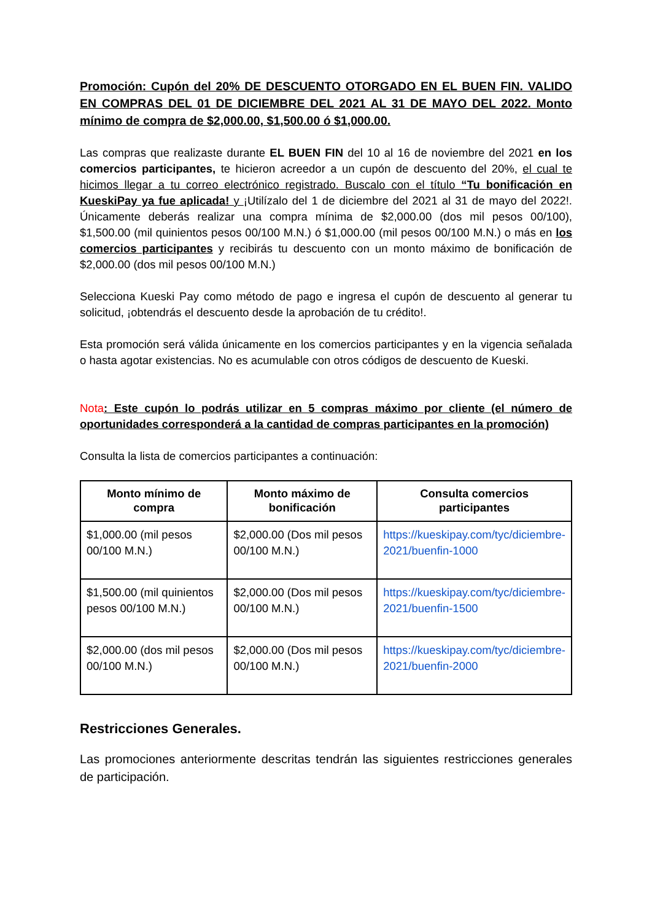Promoción: Cupón del 20% DE DESCUENTO OTORGADO EN EL BUEN FIN. VALIDO EN COMPRAS DEL 01 DE DICIEMBRE DEL 2021 AL 31 DE MAYO DEL 2022. Monto mínimo de compra de $2,000.00, $1,500.00 ó $1,000.00.
Las compras que realizaste durante EL BUEN FIN del 10 al 16 de noviembre del 2021 en los comercios participantes, te hicieron acreedor a un cupón de descuento del 20%, el cual te hicimos llegar a tu correo electrónico registrado. Buscalo con el título “Tu bonificación en KueskiPay ya fue aplicada! y ¡Utilízalo del 1 de diciembre del 2021 al 31 de mayo del 2022!. Únicamente deberás realizar una compra mínima de $2,000.00 (dos mil pesos 00/100), $1,500.00 (mil quinientos pesos 00/100 M.N.) ó $1,000.00 (mil pesos 00/100 M.N.) o más en los comercios participantes y recibirás tu descuento con un monto máximo de bonificación de $2,000.00 (dos mil pesos 00/100 M.N.)
Selecciona Kueski Pay como método de pago e ingresa el cupón de descuento al generar tu solicitud, ¡obtendrás el descuento desde la aprobación de tu crédito!.
Esta promoción será válida únicamente en los comercios participantes y en la vigencia señalada o hasta agotar existencias. No es acumulable con otros códigos de descuento de Kueski.
Nota: Este cupón lo podrás utilizar en 5 compras máximo por cliente (el número de oportunidades corresponderá a la cantidad de compras participantes en la promoción)
Consulta la lista de comercios participantes a continuación:
| Monto mínimo de compra | Monto máximo de bonificación | Consulta comercios participantes |
| --- | --- | --- |
| $1,000.00 (mil pesos 00/100 M.N.) | $2,000.00 (Dos mil pesos 00/100 M.N.) | https://kueskipay.com/tyc/diciembre-2021/buenfin-1000 |
| $1,500.00 (mil quinientos pesos 00/100 M.N.) | $2,000.00 (Dos mil pesos 00/100 M.N.) | https://kueskipay.com/tyc/diciembre-2021/buenfin-1500 |
| $2,000.00 (dos mil pesos 00/100 M.N.) | $2,000.00 (Dos mil pesos 00/100 M.N.) | https://kueskipay.com/tyc/diciembre-2021/buenfin-2000 |
Restricciones Generales.
Las promociones anteriormente descritas tendrán las siguientes restricciones generales de participación.